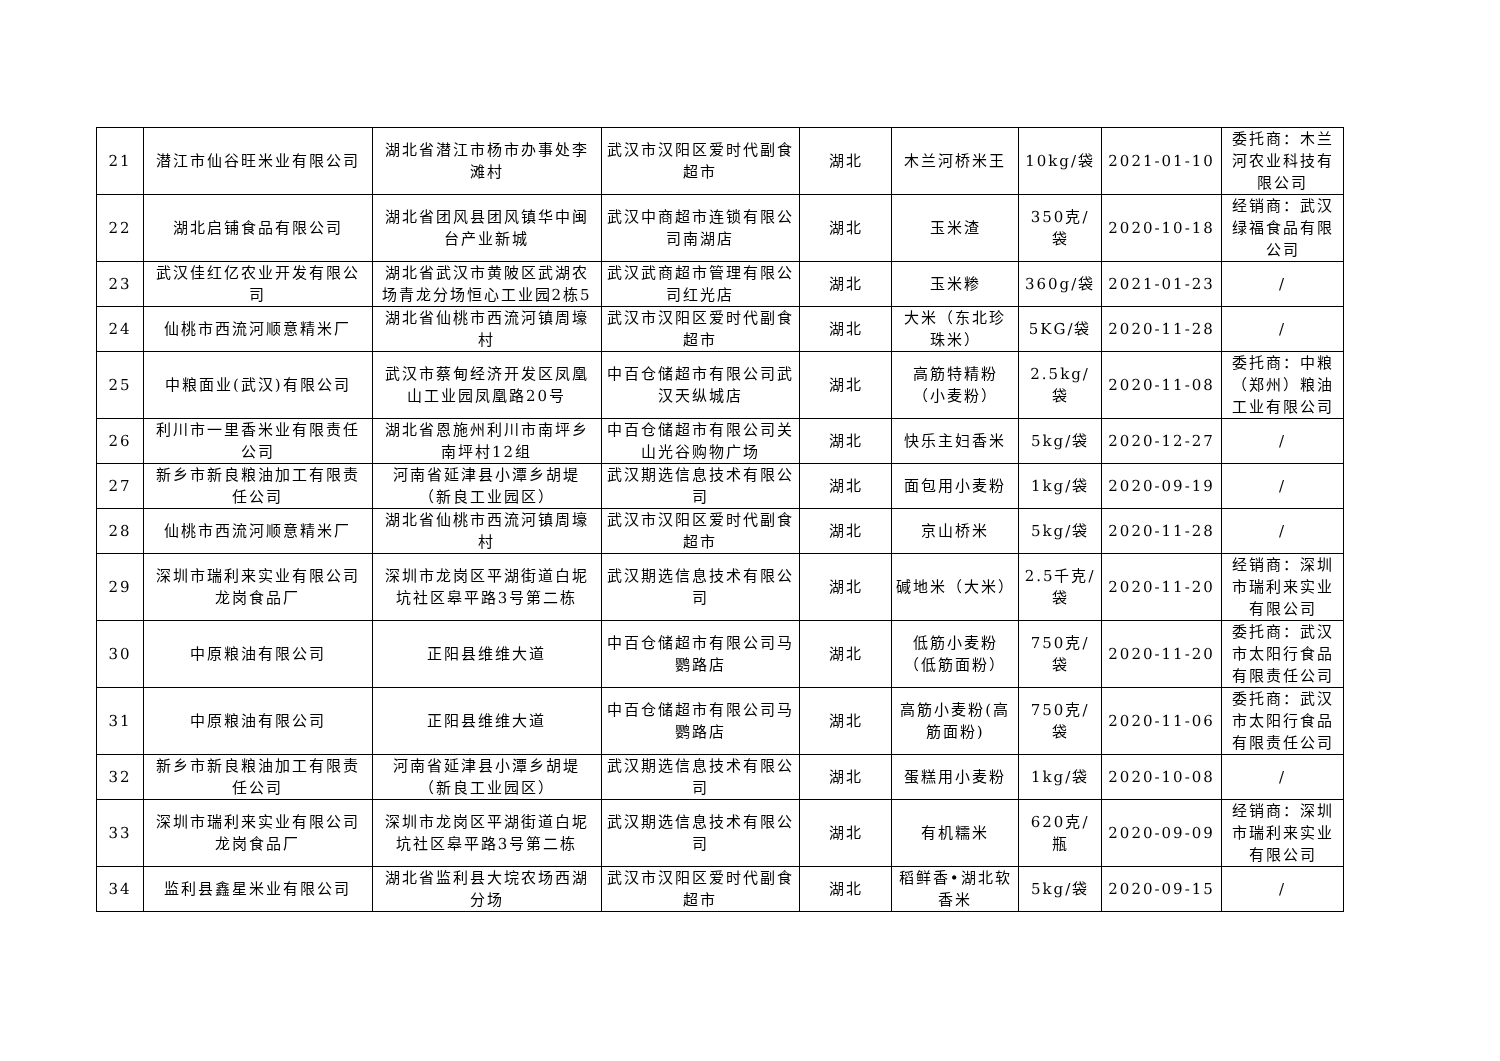| 21 | 潜江市仙谷旺米业有限公司 | 湖北省潜江市杨市办事处李滩村 | 武汉市汉阳区爱时代副食超市 | 湖北 | 木兰河桥米王 | 10kg/袋 | 2021-01-10 | 委托商：木兰河农业科技有限公司 |
| 22 | 湖北启铺食品有限公司 | 湖北省团风县团风镇华中闽台产业新城 | 武汉中商超市连锁有限公司南湖店 | 湖北 | 玉米渣 | 350克/袋 | 2020-10-18 | 经销商：武汉绿福食品有限公司 |
| 23 | 武汉佳红亿农业开发有限公司 | 湖北省武汉市黄陂区武湖农场青龙分场恒心工业园2栋5 | 武汉武商超市管理有限公司红光店 | 湖北 | 玉米糁 | 360g/袋 | 2021-01-23 | / |
| 24 | 仙桃市西流河顺意精米厂 | 湖北省仙桃市西流河镇周壕村 | 武汉市汉阳区爱时代副食超市 | 湖北 | 大米（东北珍珠米） | 5KG/袋 | 2020-11-28 | / |
| 25 | 中粮面业(武汉)有限公司 | 武汉市蔡甸经济开发区凤凰山工业园凤凰路20号 | 中百仓储超市有限公司武汉天纵城店 | 湖北 | 高筋特精粉（小麦粉） | 2.5kg/袋 | 2020-11-08 | 委托商：中粮（郑州）粮油工业有限公司 |
| 26 | 利川市一里香米业有限责任公司 | 湖北省恩施州利川市南坪乡南坪村12组 | 中百仓储超市有限公司关山光谷购物广场 | 湖北 | 快乐主妇香米 | 5kg/袋 | 2020-12-27 | / |
| 27 | 新乡市新良粮油加工有限责任公司 | 河南省延津县小潭乡胡堤（新良工业园区） | 武汉期选信息技术有限公司 | 湖北 | 面包用小麦粉 | 1kg/袋 | 2020-09-19 | / |
| 28 | 仙桃市西流河顺意精米厂 | 湖北省仙桃市西流河镇周壕村 | 武汉市汉阳区爱时代副食超市 | 湖北 | 京山桥米 | 5kg/袋 | 2020-11-28 | / |
| 29 | 深圳市瑞利来实业有限公司龙岗食品厂 | 深圳市龙岗区平湖街道白坭坑社区皋平路3号第二栋 | 武汉期选信息技术有限公司 | 湖北 | 碱地米（大米） | 2.5千克/袋 | 2020-11-20 | 经销商：深圳市瑞利来实业有限公司 |
| 30 | 中原粮油有限公司 | 正阳县维维大道 | 中百仓储超市有限公司马鹦路店 | 湖北 | 低筋小麦粉（低筋面粉） | 750克/袋 | 2020-11-20 | 委托商：武汉市太阳行食品有限责任公司 |
| 31 | 中原粮油有限公司 | 正阳县维维大道 | 中百仓储超市有限公司马鹦路店 | 湖北 | 高筋小麦粉(高筋面粉) | 750克/袋 | 2020-11-06 | 委托商：武汉市太阳行食品有限责任公司 |
| 32 | 新乡市新良粮油加工有限责任公司 | 河南省延津县小潭乡胡堤（新良工业园区） | 武汉期选信息技术有限公司 | 湖北 | 蛋糕用小麦粉 | 1kg/袋 | 2020-10-08 | / |
| 33 | 深圳市瑞利来实业有限公司龙岗食品厂 | 深圳市龙岗区平湖街道白坭坑社区皋平路3号第二栋 | 武汉期选信息技术有限公司 | 湖北 | 有机糯米 | 620克/瓶 | 2020-09-09 | 经销商：深圳市瑞利来实业有限公司 |
| 34 | 监利县鑫星米业有限公司 | 湖北省监利县大垸农场西湖分场 | 武汉市汉阳区爱时代副食超市 | 湖北 | 稻鲜香•湖北软香米 | 5kg/袋 | 2020-09-15 | / |